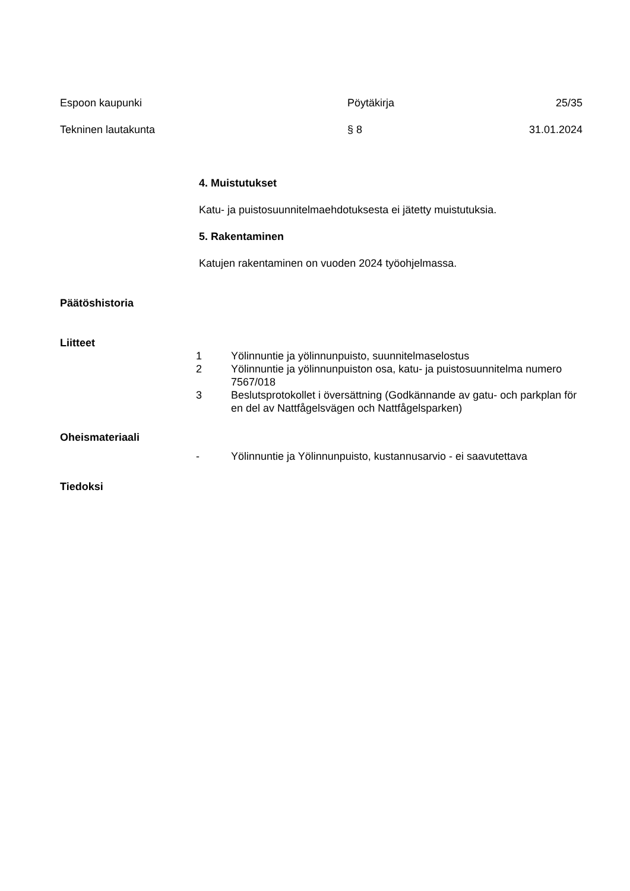Espoon kaupunki Pöytäkirja 25/35
Tekninen lautakunta § 8 31.01.2024
4. Muistutukset
Katu- ja puistosuunnitelmaehdotuksesta ei jätetty muistutuksia.
5. Rakentaminen
Katujen rakentaminen on vuoden 2024 työohjelmassa.
Päätöshistoria
Liitteet
1 Yölinnuntie ja yölinnunpuisto, suunnitelmaselostus
2 Yölinnuntie ja yölinnunpuiston osa, katu- ja puistosuunnitelma numero 7567/018
3 Beslutsprotokollet i översättning (Godkännande av gatu- och parkplan för en del av Nattfågelsvägen och Nattfågelsparken)
Oheismateriaali
- Yölinnuntie ja Yölinnunpuisto, kustannusarvio - ei saavutettava
Tiedoksi